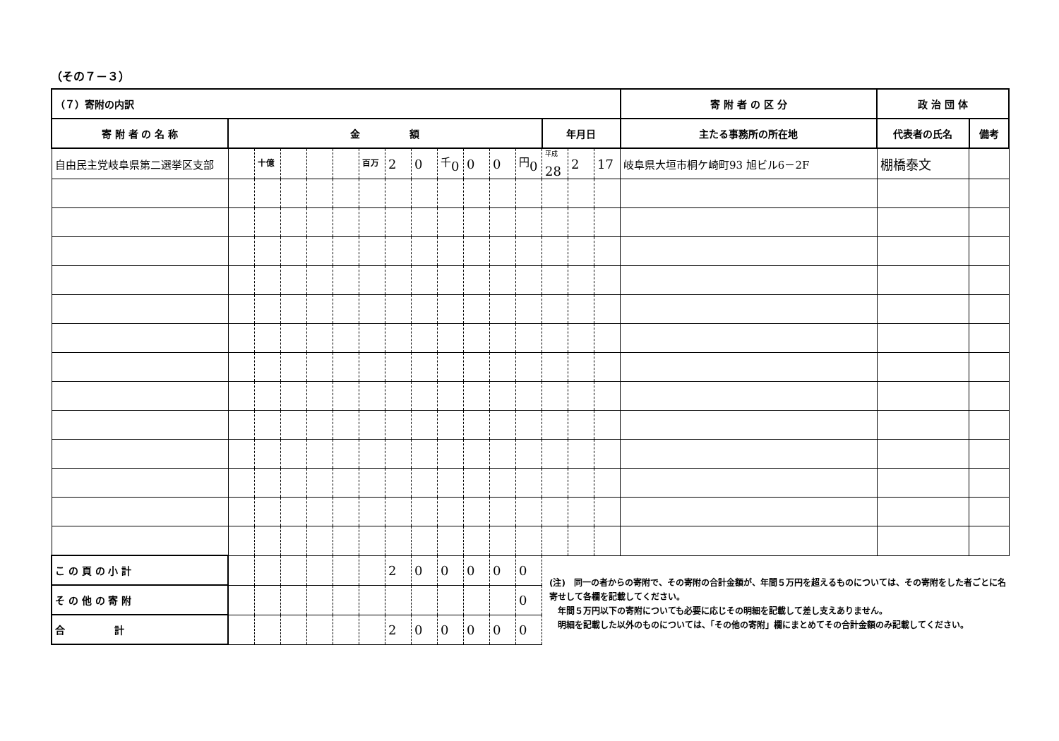（その７－３）
| （７）寄附の内訳 | | | | | | | | | | | | | | | | 寄 附 者 の 区 分 | 政 治 団 体 | |
| --- | --- | --- | --- | --- | --- | --- | --- | --- | --- | --- | --- | --- | --- | --- | --- | --- | --- | --- |
| 寄 附 者 の 名 称 | 金 額 | | | | | | | | | | | | 年月日 | | | 主たる事務所の所在地 | 代表者の氏名 | 備考 |
| 自由民主党岐阜県第二選挙区支部 | | <sup>十億</sup> | | | | <sup>百万</sup> | 2 | 0 | <sup>千</sup>0 | 0 | 0 | <sup>円</sup>0 | <sup>平成</sup>28 | 2 | 17 | 岐阜県大垣市桐ケ崎町93 旭ビル6－2F | 棚橋泰文 | |
| こ の 頁 の 小 計 | | | | | | | 2 | 0 | 0 | 0 | 0 | 0 | (注) 同一の者からの寄附で、その寄附の合計金額が、年間５万円を超えるものについては、その寄附をした者ごとに名寄せして各欄を記載してください。 年間５万円以下の寄附についても必要に応じその明細を記載して差し支えありません。 明細を記載した以外のものについては、「その他の寄附」欄にまとめてその合計金額のみ記載してください。 | | | | | |
| そ の 他 の 寄 附 | | | | | | | | | | | | 0 | | | | | | |
| 合 計 | | | | | | | 2 | 0 | 0 | 0 | 0 | 0 | | | | | | |